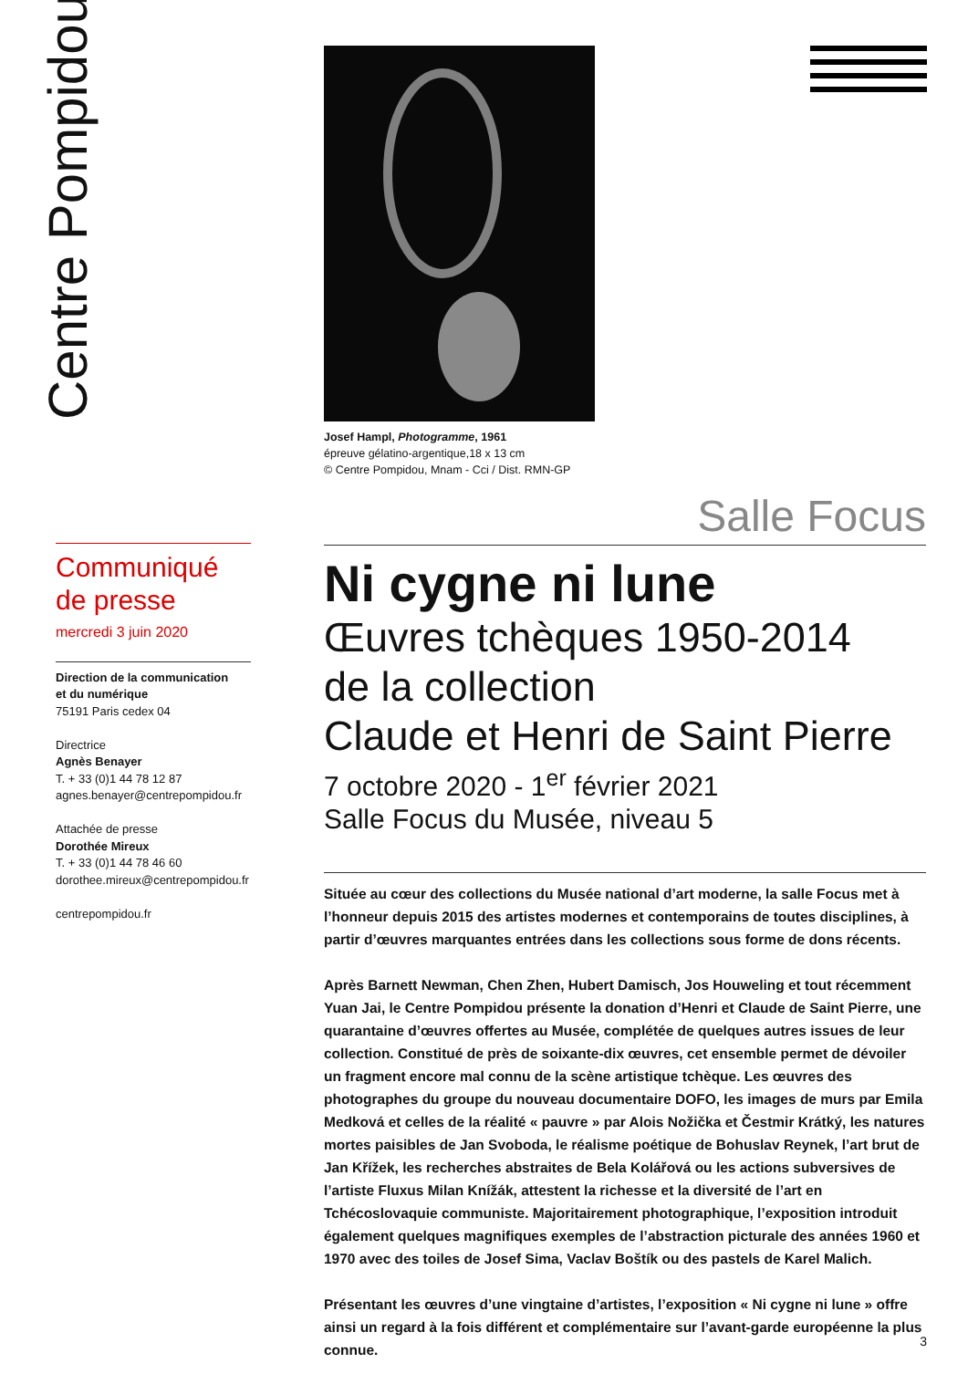Centre Pompidou
Communiqué
de presse
mercredi 3 juin 2020
Direction de la communication
et du numérique
75191 Paris cedex 04
Directrice
Agnès Benayer
T. + 33 (0)1 44 78 12 87
agnes.benayer@centrepompidou.fr
Attachée de presse
Dorothée Mireux
T. + 33 (0)1 44 78 46 60
dorothee.mireux@centrepompidou.fr
centrepompidou.fr
Josef Hampl, Photogramme, 1961
épreuve gélatino-argentique,18 x 13 cm
© Centre Pompidou, Mnam - Cci / Dist. RMN-GP
Salle Focus
Ni cygne ni lune
Œuvres tchèques 1950-2014
de la collection
Claude et Henri de Saint Pierre
7 octobre 2020 - 1<sup>er</sup> février 2021
Salle Focus du Musée, niveau 5
Située au cœur des collections du Musée national d’art moderne, la salle Focus met à l’honneur depuis 2015 des artistes modernes et contemporains de toutes disciplines, à partir d’œuvres marquantes entrées dans les collections sous forme de dons récents.
Après Barnett Newman, Chen Zhen, Hubert Damisch, Jos Houweling et tout récemment Yuan Jai, le Centre Pompidou présente la donation d’Henri et Claude de Saint Pierre, une quarantaine d’œuvres offertes au Musée, complétée de quelques autres issues de leur collection. Constitué de près de soixante-dix œuvres, cet ensemble permet de dévoiler un fragment encore mal connu de la scène artistique tchèque. Les œuvres des photographes du groupe du nouveau documentaire DOFO, les images de murs par Emila Medková et celles de la réalité « pauvre » par Alois Nožička et Čestmir Krátký, les natures mortes paisibles de Jan Svoboda, le réalisme poétique de Bohuslav Reynek, l’art brut de Jan Křížek, les recherches abstraites de Bela Kolářová ou les actions subversives de l’artiste Fluxus Milan Knížák, attestent la richesse et la diversité de l’art en Tchécoslovaquie communiste. Majoritairement photographique, l’exposition introduit également quelques magnifiques exemples de l’abstraction picturale des années 1960 et 1970 avec des toiles de Josef Sima, Vaclav Boštík ou des pastels de Karel Malich.
Présentant les œuvres d’une vingtaine d’artistes, l’exposition « Ni cygne ni lune » offre ainsi un regard à la fois différent et complémentaire sur l’avant-garde européenne la plus connue.
3